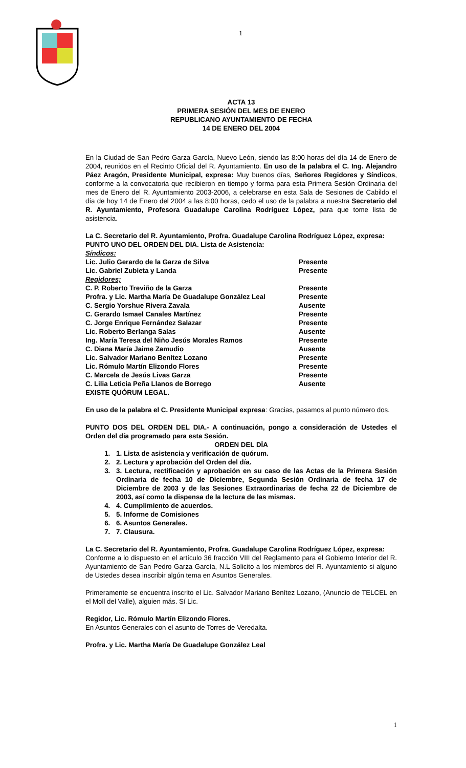1
ACTA 13
PRIMERA SESIÓN DEL MES DE ENERO
REPUBLICANO AYUNTAMIENTO DE FECHA
14 DE ENERO DEL 2004
En la Ciudad de San Pedro Garza García, Nuevo León, siendo las 8:00 horas del día 14 de Enero de 2004, reunidos en el Recinto Oficial del R. Ayuntamiento. En uso de la palabra el C. Ing. Alejandro Páez Aragón, Presidente Municipal, expresa: Muy buenos días, Señores Regidores y Síndicos, conforme a la convocatoria que recibieron en tiempo y forma para esta Primera Sesión Ordinaria del mes de Enero del R. Ayuntamiento 2003-2006, a celebrarse en esta Sala de Sesiones de Cabildo el día de hoy 14 de Enero del 2004 a las 8:00 horas, cedo el uso de la palabra a nuestra Secretario del R. Ayuntamiento, Profesora Guadalupe Carolina Rodríguez López, para que tome lista de asistencia.
La C. Secretario del R. Ayuntamiento, Profra. Guadalupe Carolina Rodríguez López, expresa:
PUNTO UNO DEL ORDEN DEL DIA. Lista de Asistencia:
| Síndicos: | |
| Lic. Julio Gerardo de la Garza de Silva | Presente |
| Lic. Gabriel Zubieta y Landa | Presente |
| Regidores; | |
| C. P. Roberto Treviño de la Garza | Presente |
| Profra. y Lic. Martha María De Guadalupe González Leal | Presente |
| C. Sergio Yorshue Rivera Zavala | Ausente |
| C. Gerardo Ismael Canales Martínez | Presente |
| C. Jorge Enrique Fernández Salazar | Presente |
| Lic. Roberto Berlanga Salas | Ausente |
| Ing. María Teresa del Niño Jesús Morales Ramos | Presente |
| C. Diana María Jaime Zamudio | Ausente |
| Lic. Salvador Mariano Benítez Lozano | Presente |
| Lic. Rómulo Martín Elizondo Flores | Presente |
| C. Marcela de Jesús Livas Garza | Presente |
| C. Lilia Leticia Peña Llanos de Borrego | Ausente |
| EXISTE QUÓRUM LEGAL. | |
En uso de la palabra el C. Presidente Municipal expresa: Gracias, pasamos al punto número dos.
PUNTO DOS DEL ORDEN DEL DIA.- A continuación, pongo a consideración de Ustedes el Orden del día programado para esta Sesión.
ORDEN DEL DÍA
1. 1. Lista de asistencia y verificación de quórum.
2. 2. Lectura y aprobación del Orden del día.
3. 3. Lectura, rectificación y aprobación en su caso de las Actas de la Primera Sesión Ordinaria de fecha 10 de Diciembre, Segunda Sesión Ordinaria de fecha 17 de Diciembre de 2003 y de las Sesiones Extraordinarias de fecha 22 de Diciembre de 2003, así como la dispensa de la lectura de las mismas.
4. 4. Cumplimiento de acuerdos.
5. 5. Informe de Comisiones
6. 6. Asuntos Generales.
7. 7. Clausura.
La C. Secretario del R. Ayuntamiento, Profra. Guadalupe Carolina Rodríguez López, expresa:
Conforme a lo dispuesto en el artículo 36 fracción VIII del Reglamento para el Gobierno Interior del R. Ayuntamiento de San Pedro Garza García, N.L Solicito a los miembros del R. Ayuntamiento si alguno de Ustedes desea inscribir algún tema en Asuntos Generales.
Primeramente se encuentra inscrito el Lic. Salvador Mariano Benítez Lozano, (Anuncio de TELCEL en el Moll del Valle), alguien más. Sí Lic.
Regidor, Lic. Rómulo Martín Elizondo Flores.
En Asuntos Generales con el asunto de Torres de Veredalta.
Profra. y Lic. Martha María De Guadalupe González Leal
1